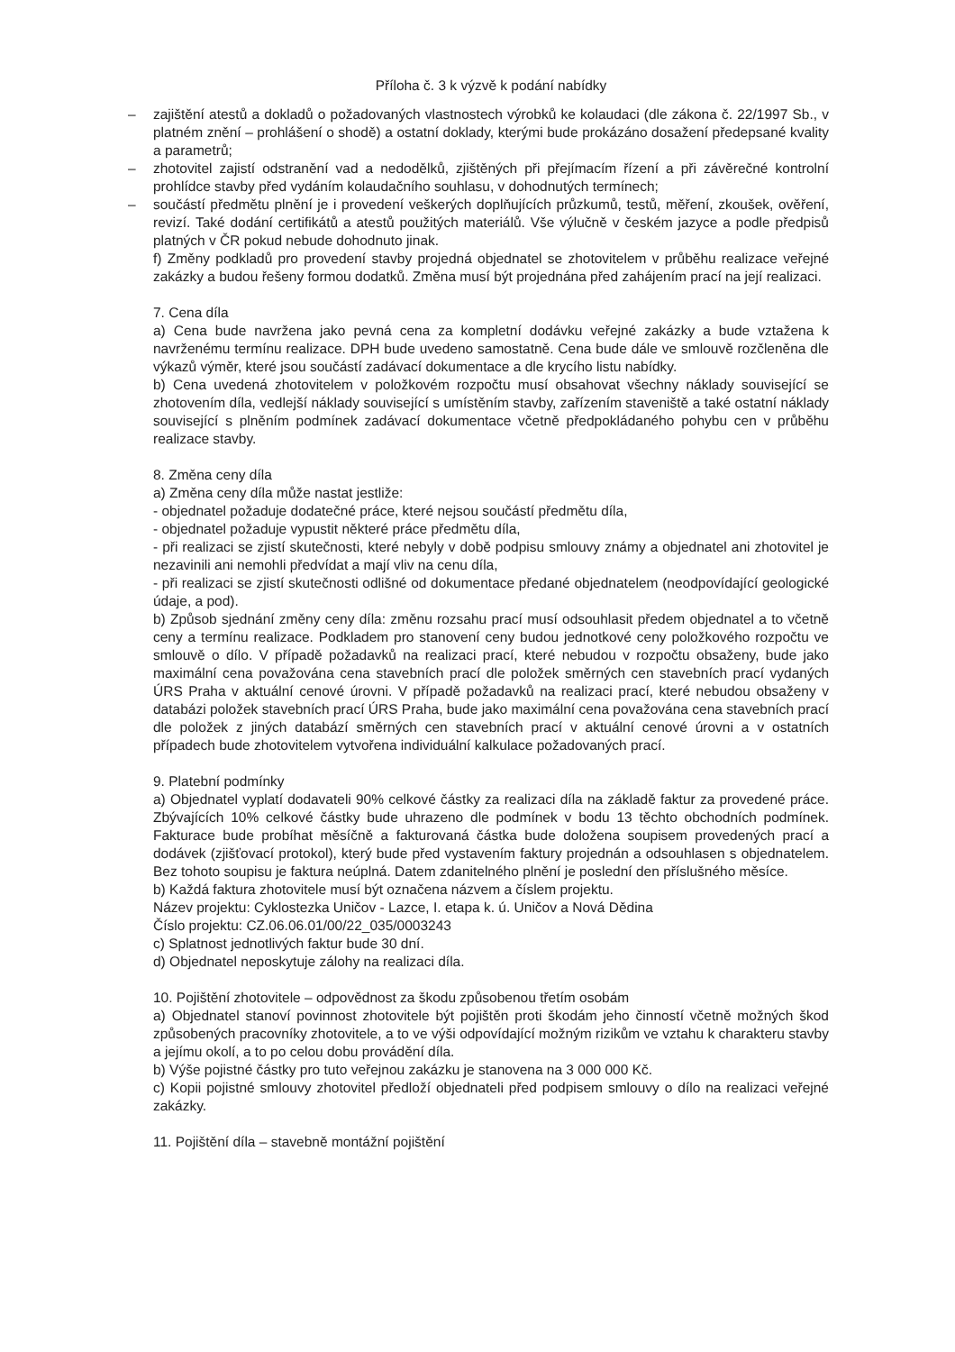Příloha č. 3 k výzvě k podání nabídky
– zajištění atestů a dokladů o požadovaných vlastnostech výrobků ke kolaudaci (dle zákona č. 22/1997 Sb., v platném znění – prohlášení o shodě) a ostatní doklady, kterými bude prokázáno dosažení předepsané kvality a parametrů;
– zhotovitel zajistí odstranění vad a nedodělků, zjištěných při přejímacím řízení a při závěrečné kontrolní prohlídce stavby před vydáním kolaudačního souhlasu, v dohodnutých termínech;
– součástí předmětu plnění je i provedení veškerých doplňujících průzkumů, testů, měření, zkoušek, ověření, revizí. Také dodání certifikátů a atestů použitých materiálů. Vše výlučně v českém jazyce a podle předpisů platných v ČR pokud nebude dohodnuto jinak.
f) Změny podkladů pro provedení stavby projedná objednatel se zhotovitelem v průběhu realizace veřejné zakázky a budou řešeny formou dodatků. Změna musí být projednána před zahájením prací na její realizaci.
7. Cena díla
a) Cena bude navržena jako pevná cena za kompletní dodávku veřejné zakázky a bude vztažena k navrženému termínu realizace. DPH bude uvedeno samostatně. Cena bude dále ve smlouvě rozčleněna dle výkazů výměr, které jsou součástí zadávací dokumentace a dle krycího listu nabídky.
b) Cena uvedená zhotovitelem v položkovém rozpočtu musí obsahovat všechny náklady související se zhotovením díla, vedlejší náklady související s umístěním stavby, zařízením staveniště a také ostatní náklady související s plněním podmínek zadávací dokumentace včetně předpokládaného pohybu cen v průběhu realizace stavby.
8. Změna ceny díla
a) Změna ceny díla může nastat jestliže:
- objednatel požaduje dodatečné práce, které nejsou součástí předmětu díla,
- objednatel požaduje vypustit některé práce předmětu díla,
- při realizaci se zjistí skutečnosti, které nebyly v době podpisu smlouvy známy a objednatel ani zhotovitel je nezavinili ani nemohli předvídat a mají vliv na cenu díla,
- při realizaci se zjistí skutečnosti odlišné od dokumentace předané objednatelem (neodpovídající geologické údaje, a pod).
b) Způsob sjednání změny ceny díla: změnu rozsahu prací musí odsouhlasit předem objednatel a to včetně ceny a termínu realizace. Podkladem pro stanovení ceny budou jednotkové ceny položkového rozpočtu ve smlouvě o dílo. V případě požadavků na realizaci prací, které nebudou v rozpočtu obsaženy, bude jako maximální cena považována cena stavebních prací dle položek směrných cen stavebních prací vydaných ÚRS Praha v aktuální cenové úrovni. V případě požadavků na realizaci prací, které nebudou obsaženy v databázi položek stavebních prací ÚRS Praha, bude jako maximální cena považována cena stavebních prací dle položek z jiných databází směrných cen stavebních prací v aktuální cenové úrovni a v ostatních případech bude zhotovitelem vytvořena individuální kalkulace požadovaných prací.
9. Platební podmínky
a) Objednatel vyplatí dodavateli 90% celkové částky za realizaci díla na základě faktur za provedené práce. Zbývajících 10% celkové částky bude uhrazeno dle podmínek v bodu 13 těchto obchodních podmínek. Fakturace bude probíhat měsíčně a fakturovaná částka bude doložena soupisem provedených prací a dodávek (zjišťovací protokol), který bude před vystavením faktury projednán a odsouhlasen s objednatelem. Bez tohoto soupisu je faktura neúplná. Datem zdanitelného plnění je poslední den příslušného měsíce.
b) Každá faktura zhotovitele musí být označena názvem a číslem projektu.
Název projektu: Cyklostezka Uničov - Lazce, I. etapa k. ú. Uničov a Nová Dědina
Číslo projektu: CZ.06.06.01/00/22_035/0003243
c) Splatnost jednotlivých faktur bude 30 dní.
d) Objednatel neposkytuje zálohy na realizaci díla.
10. Pojištění zhotovitele – odpovědnost za škodu způsobenou třetím osobám
a) Objednatel stanoví povinnost zhotovitele být pojištěn proti škodám jeho činností včetně možných škod způsobených pracovníky zhotovitele, a to ve výši odpovídající možným rizikům ve vztahu k charakteru stavby a jejímu okolí, a to po celou dobu provádění díla.
b) Výše pojistné částky pro tuto veřejnou zakázku je stanovena na 3 000 000 Kč.
c) Kopii pojistné smlouvy zhotovitel předloží objednateli před podpisem smlouvy o dílo na realizaci veřejné zakázky.
11. Pojištění díla – stavebně montážní pojištění